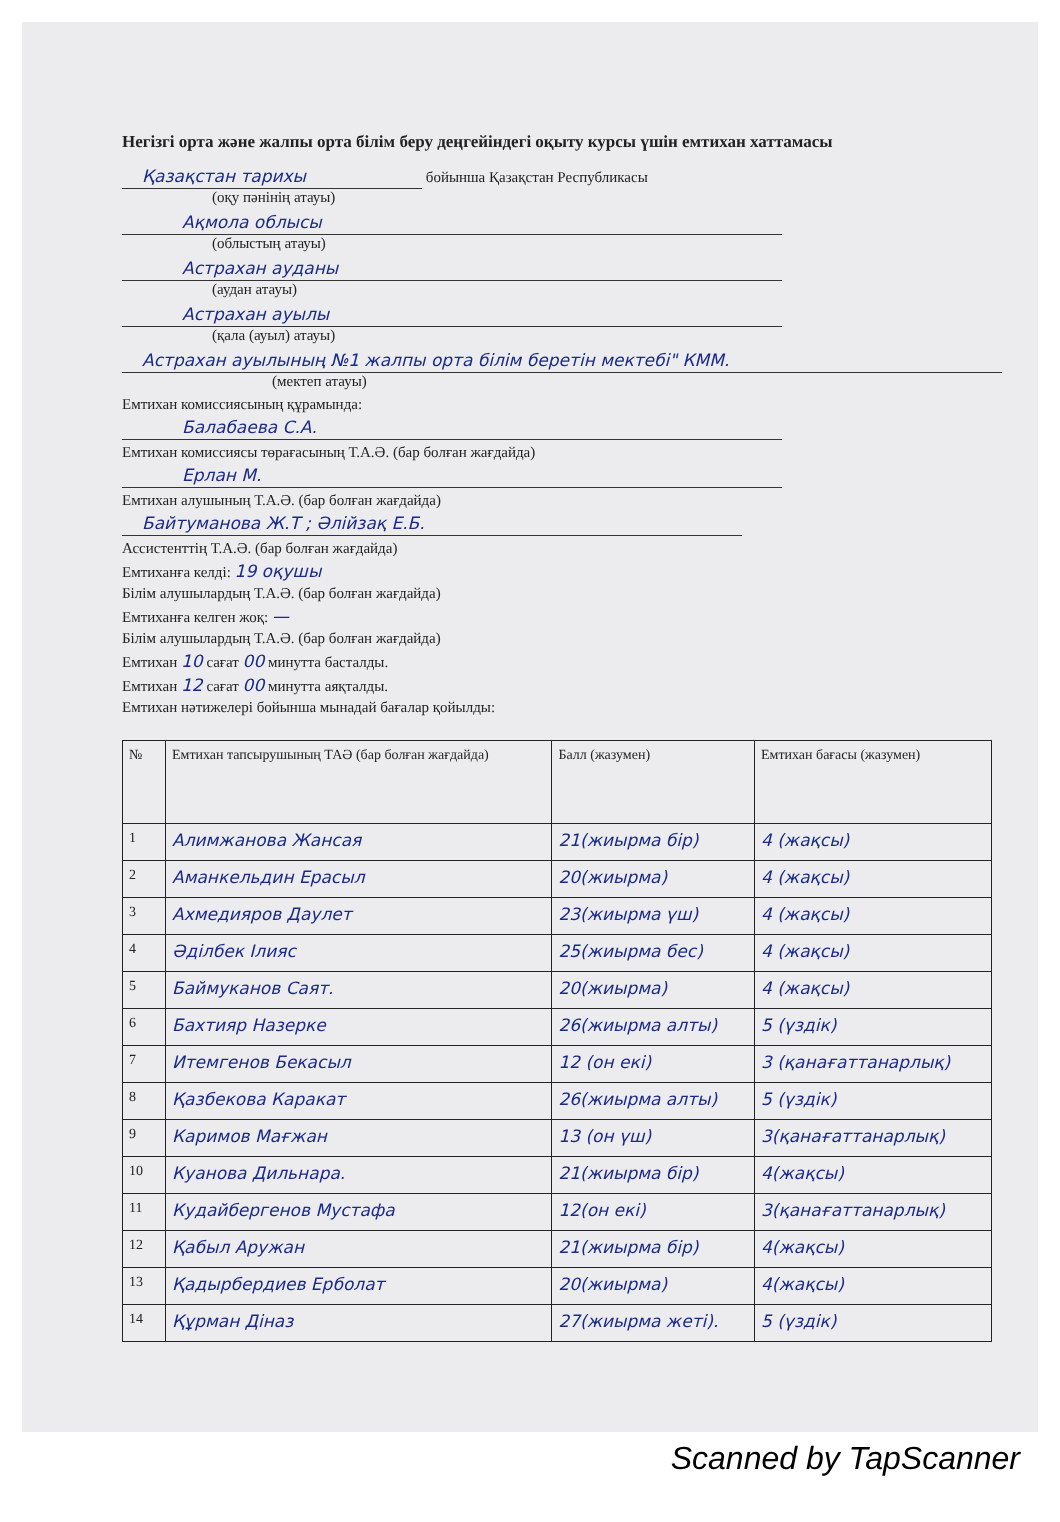Негізгі орта және жалпы орта білім беру деңгейіндегі оқыту курсы үшін емтихан хаттамасы
Қазақстан тарихы бойынша Қазақстан Республикасы
(оқу пәнінің атауы)
Ақмола облысы
(облыстың атауы)
Астрахан ауданы
(аудан атауы)
Астрахан ауылы
(қала (ауыл) атауы)
Астрахан ауылының №1 жалпы орта білім беретін мектебі" КММ.
(мектеп атауы)
Емтихан комиссиясының құрамында:
Балабаева С.А.
Емтихан комиссиясы төрағасының Т.А.Ә. (бар болған жағдайда)
Ерлан М.
Емтихан алушының Т.А.Ә. (бар болған жағдайда)
Байтуманова Ж.Т ; Әлійзақ Е.Б.
Ассистенттің Т.А.Ә. (бар болған жағдайда)
Емтиханға келді: 19 оқушы
Білім алушылардың Т.А.Ә. (бар болған жағдайда)
Емтиханға келген жоқ: —
Білім алушылардың Т.А.Ә. (бар болған жағдайда)
Емтихан 10 сағат 00 минутта басталды.
Емтихан 12 сағат 00 минутта аяқталды.
Емтихан нәтижелері бойынша мынадай бағалар қойылды:
| № | Емтихан тапсырушының ТАӘ (бар болған жағдайда) | Балл (жазумен) | Емтихан бағасы (жазумен) |
| --- | --- | --- | --- |
| 1 | Алимжанова Жансая | 21(жиырма бір) | 4 (жақсы) |
| 2 | Аманкельдин Ерасыл | 20(жиырма) | 4 (жақсы) |
| 3 | Ахмедияров Даулет | 23(жиырма үш) | 4 (жақсы) |
| 4 | Әділбек Ілияс | 25(жиырма бес) | 4 (жақсы) |
| 5 | Баймуканов Саят. | 20(жиырма) | 4 (жақсы) |
| 6 | Бахтияр Назерке | 26(жиырма алты) | 5 (үздік) |
| 7 | Итемгенов Бекасыл | 12 (он екі) | 3 (қанағаттанарлық) |
| 8 | Қазбекова Каракат | 26(жиырма алты) | 5 (үздік) |
| 9 | Каримов Мағжан | 13 (он үш) | 3(қанағаттанарлық) |
| 10 | Куанова Дильнара. | 21(жиырма бір) | 4(жақсы) |
| 11 | Кудайбергенов Мустафа | 12(он екі) | 3(қанағаттанарлық) |
| 12 | Қабыл Аружан | 21(жиырма бір) | 4(жақсы) |
| 13 | Қадырбердиев Ерболат | 20(жиырма) | 4(жақсы) |
| 14 | Құрман Діназ | 27(жиырма жеті). | 5 (үздік) |
Scanned by TapScanner